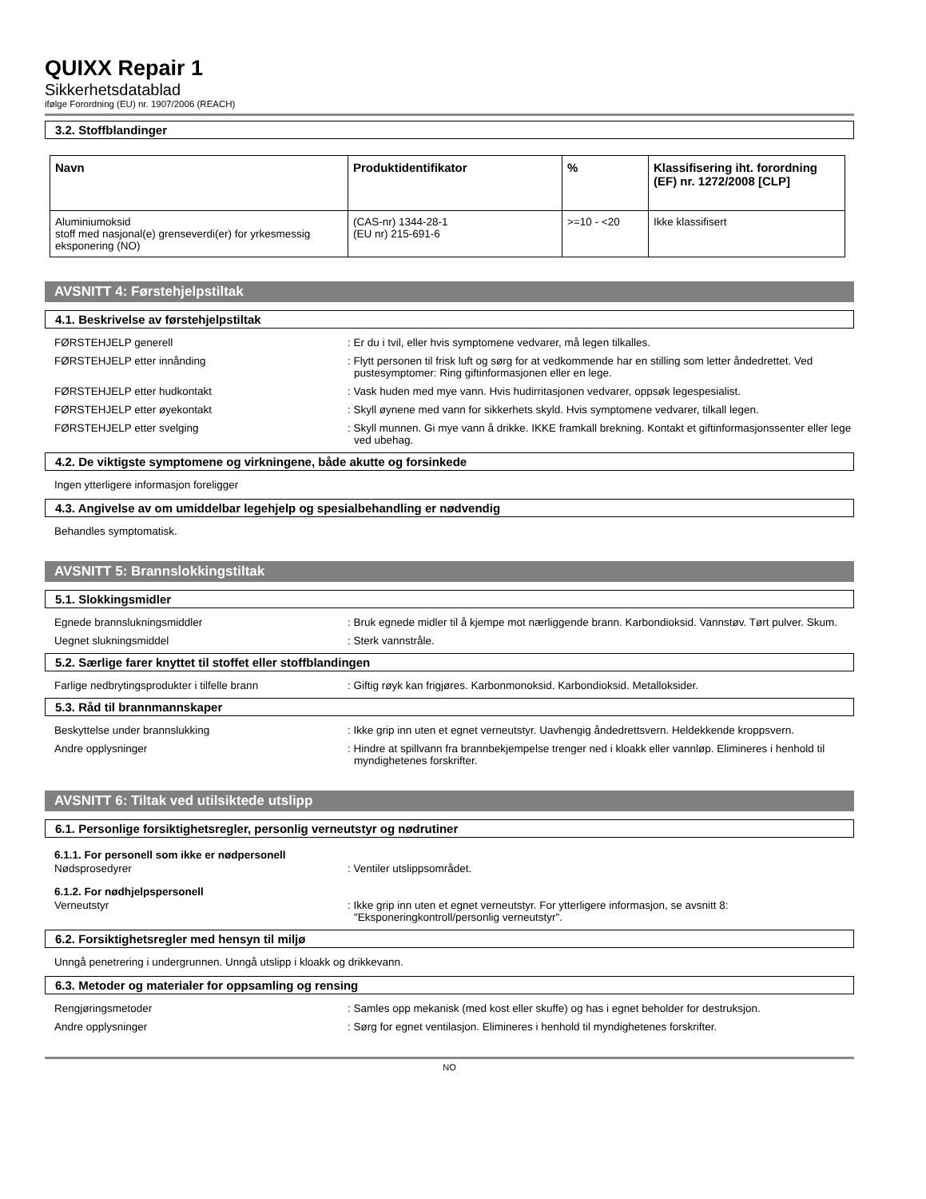QUIXX Repair 1
Sikkerhetsdatablad
ifølge Forordning (EU) nr. 1907/2006 (REACH)
3.2. Stoffblandinger
| Navn | Produktidentifikator | % | Klassifisering iht. forordning (EF) nr. 1272/2008 [CLP] |
| --- | --- | --- | --- |
| Aluminiumoksid stoff med nasjonal(e) grenseverdi(er) for yrkesmessig eksponering (NO) | (CAS-nr) 1344-28-1 (EU nr) 215-691-6 | >=10 - <20 | Ikke klassifisert |
AVSNITT 4: Førstehjelpstiltak
4.1. Beskrivelse av førstehjelpstiltak
FØRSTEHJELP generell : Er du i tvil, eller hvis symptomene vedvarer, må legen tilkalles.
FØRSTEHJELP etter innånding : Flytt personen til frisk luft og sørg for at vedkommende har en stilling som letter åndedrettet. Ved pustesymptomer: Ring giftinformasjonen eller en lege.
FØRSTEHJELP etter hudkontakt : Vask huden med mye vann. Hvis hudirritasjonen vedvarer, oppsøk legespesialist.
FØRSTEHJELP etter øyekontakt : Skyll øynene med vann for sikkerhets skyld. Hvis symptomene vedvarer, tilkall legen.
FØRSTEHJELP etter svelging : Skyll munnen. Gi mye vann å drikke. IKKE framkall brekning. Kontakt et giftinformasjonssenter eller lege ved ubehag.
4.2. De viktigste symptomene og virkningene, både akutte og forsinkede
Ingen ytterligere informasjon foreligger
4.3. Angivelse av om umiddelbar legehjelp og spesialbehandling er nødvendig
Behandles symptomatisk.
AVSNITT 5: Brannslokkingstiltak
5.1. Slokkingsmidler
Egnede brannslukningsmiddler : Bruk egnede midler til å kjempe mot nærliggende brann. Karbondioksid. Vannstøv. Tørt pulver. Skum.
Uegnet slukningsmiddel : Sterk vannstråle.
5.2. Særlige farer knyttet til stoffet eller stoffblandingen
Farlige nedbrytingsprodukter i tilfelle brann : Giftig røyk kan frigjøres. Karbonmonoksid. Karbondioksid. Metalloksider.
5.3. Råd til brannmannskaper
Beskyttelse under brannslukking : Ikke grip inn uten et egnet verneutstyr. Uavhengig åndedrettsvern. Heldekkende kroppsvern.
Andre opplysninger : Hindre at spillvann fra brannbekjempelse trenger ned i kloakk eller vannløp. Elimineres i henhold til myndighetenes forskrifter.
AVSNITT 6: Tiltak ved utilsiktede utslipp
6.1. Personlige forsiktighetsregler, personlig verneutstyr og nødrutiner
6.1.1. For personell som ikke er nødpersonell
Nødsprosedyrer : Ventiler utslippsområdet.
6.1.2. For nødhjelpspersonell
Verneutstyr : Ikke grip inn uten et egnet verneutstyr. For ytterligere informasjon, se avsnitt 8: "Eksponeringkontroll/personlig verneutstyr".
6.2. Forsiktighetsregler med hensyn til miljø
Unngå penetrering i undergrunnen. Unngå utslipp i kloakk og drikkevann.
6.3. Metoder og materialer for oppsamling og rensing
Rengjøringsmetoder : Samles opp mekanisk (med kost eller skuffe) og has i egnet beholder for destruksjon.
Andre opplysninger : Sørg for egnet ventilasjon. Elimineres i henhold til myndighetenes forskrifter.
NO